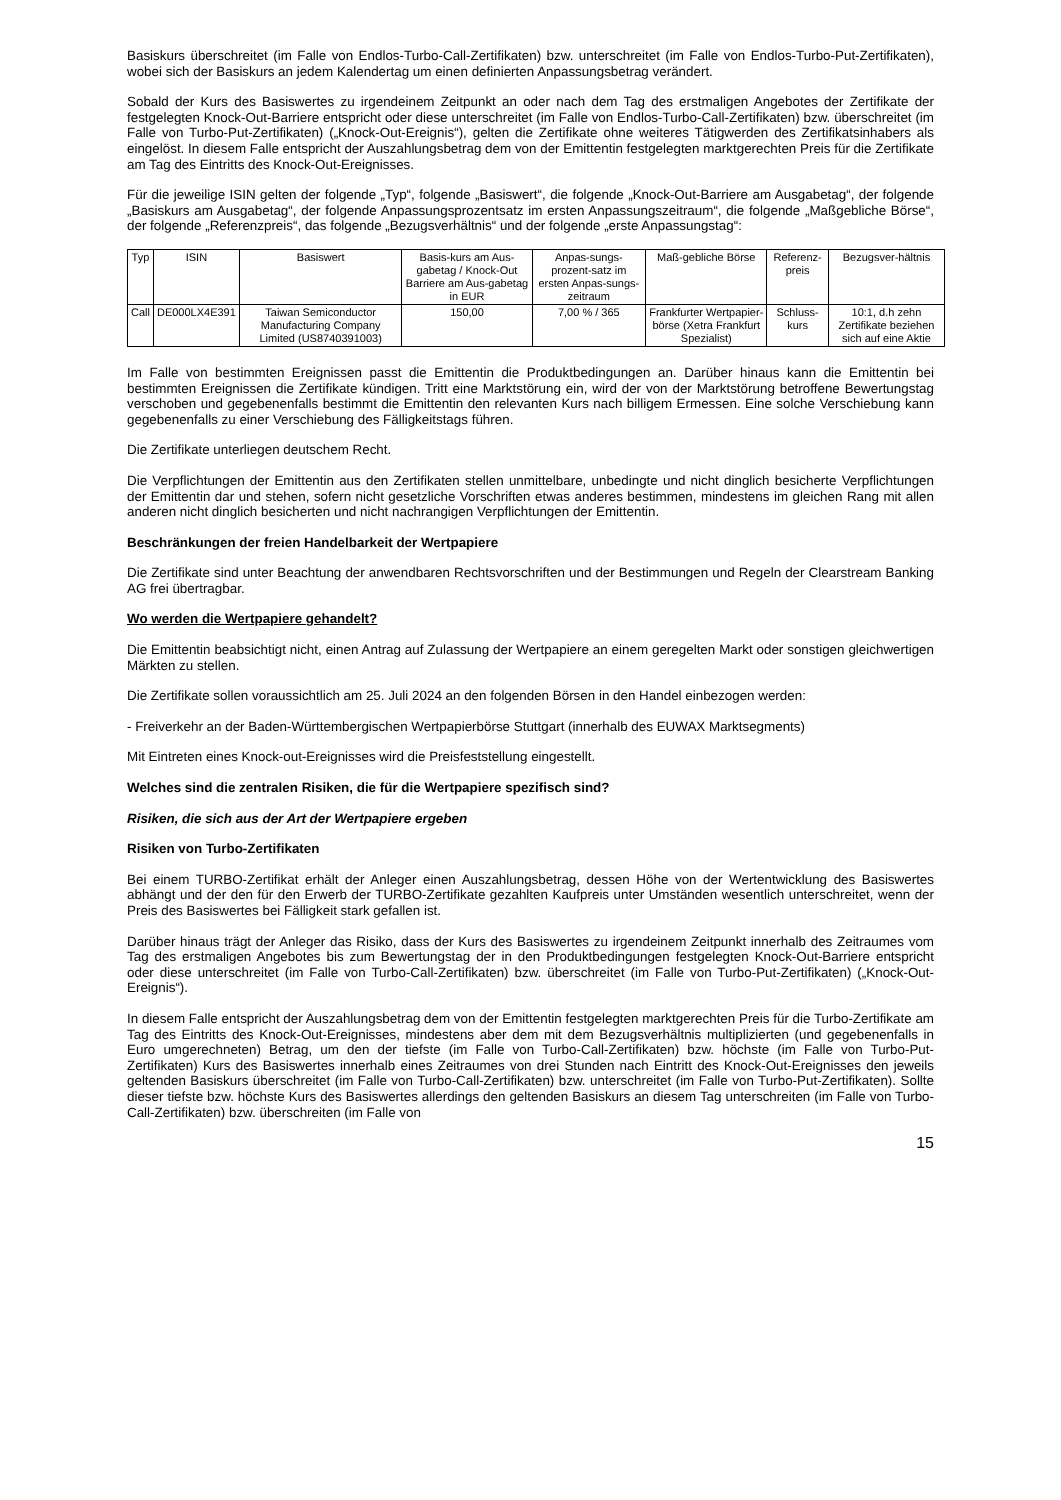Basiskurs überschreitet (im Falle von Endlos-Turbo-Call-Zertifikaten) bzw. unterschreitet (im Falle von Endlos-Turbo-Put-Zertifikaten), wobei sich der Basiskurs an jedem Kalendertag um einen definierten Anpassungsbetrag verändert.
Sobald der Kurs des Basiswertes zu irgendeinem Zeitpunkt an oder nach dem Tag des erstmaligen Angebotes der Zertifikate der festgelegten Knock-Out-Barriere entspricht oder diese unterschreitet (im Falle von Endlos-Turbo-Call-Zertifikaten) bzw. überschreitet (im Falle von Turbo-Put-Zertifikaten) („Knock-Out-Ereignis“), gelten die Zertifikate ohne weiteres Tätigwerden des Zertifikatsinhabers als eingelöst. In diesem Falle entspricht der Auszahlungsbetrag dem von der Emittentin festgelegten marktgerechten Preis für die Zertifikate am Tag des Eintritts des Knock-Out-Ereignisses.
Für die jeweilige ISIN gelten der folgende „Typ“, folgende „Basiswert“, die folgende „Knock-Out-Barriere am Ausgabetag“, der folgende „Basiskurs am Ausgabetag“, der folgende Anpassungsprozentsatz im ersten Anpassungszeitraum“, die folgende „Maßgebliche Börse“, der folgende „Referenzpreis“, das folgende „Bezugsverhältnis“ und der folgende „erste Anpassungstag“:
| Typ | ISIN | Basiswert | Basis-kurs am Aus-gabetag / Knock-Out Barriere am Aus-gabetag in EUR | Anpas-sungs-prozent-satz im ersten Anpas-sungs-zeitraum | Maß-gebliche Börse | Referenz-preis | Bezugsver-hältnis |
| --- | --- | --- | --- | --- | --- | --- | --- |
| Call | DE000LX4E391 | Taiwan Semiconductor Manufacturing Company Limited (US8740391003) | 150,00 | 7,00 % / 365 | Frankfurter Wertpapier-börse (Xetra Frankfurt Spezialist) | Schluss-kurs | 10:1, d.h zehn Zertifikate beziehen sich auf eine Aktie |
Im Falle von bestimmten Ereignissen passt die Emittentin die Produktbedingungen an. Darüber hinaus kann die Emittentin bei bestimmten Ereignissen die Zertifikate kündigen. Tritt eine Marktstörung ein, wird der von der Marktstörung betroffene Bewertungstag verschoben und gegebenenfalls bestimmt die Emittentin den relevanten Kurs nach billigem Ermessen. Eine solche Verschiebung kann gegebenenfalls zu einer Verschiebung des Fälligkeitstags führen.
Die Zertifikate unterliegen deutschem Recht.
Die Verpflichtungen der Emittentin aus den Zertifikaten stellen unmittelbare, unbedingte und nicht dinglich besicherte Verpflichtungen der Emittentin dar und stehen, sofern nicht gesetzliche Vorschriften etwas anderes bestimmen, mindestens im gleichen Rang mit allen anderen nicht dinglich besicherten und nicht nachrangigen Verpflichtungen der Emittentin.
Beschränkungen der freien Handelbarkeit der Wertpapiere
Die Zertifikate sind unter Beachtung der anwendbaren Rechtsvorschriften und der Bestimmungen und Regeln der Clearstream Banking AG frei übertragbar.
Wo werden die Wertpapiere gehandelt?
Die Emittentin beabsichtigt nicht, einen Antrag auf Zulassung der Wertpapiere an einem geregelten Markt oder sonstigen gleichwertigen Märkten zu stellen.
Die Zertifikate sollen voraussichtlich am 25. Juli 2024 an den folgenden Börsen in den Handel einbezogen werden:
- Freiverkehr an der Baden-Württembergischen Wertpapierbörse Stuttgart (innerhalb des EUWAX Marktsegments)
Mit Eintreten eines Knock-out-Ereignisses wird die Preisfeststellung eingestellt.
Welches sind die zentralen Risiken, die für die Wertpapiere spezifisch sind?
Risiken, die sich aus der Art der Wertpapiere ergeben
Risiken von Turbo-Zertifikaten
Bei einem TURBO-Zertifikat erhält der Anleger einen Auszahlungsbetrag, dessen Höhe von der Wertentwicklung des Basiswertes abhängt und der den für den Erwerb der TURBO-Zertifikate gezahlten Kaufpreis unter Umständen wesentlich unterschreitet, wenn der Preis des Basiswertes bei Fälligkeit stark gefallen ist.
Darüber hinaus trägt der Anleger das Risiko, dass der Kurs des Basiswertes zu irgendeinem Zeitpunkt innerhalb des Zeitraumes vom Tag des erstmaligen Angebotes bis zum Bewertungstag der in den Produktbedingungen festgelegten Knock-Out-Barriere entspricht oder diese unterschreitet (im Falle von Turbo-Call-Zertifikaten) bzw. überschreitet (im Falle von Turbo-Put-Zertifikaten) („Knock-Out-Ereignis“).
In diesem Falle entspricht der Auszahlungsbetrag dem von der Emittentin festgelegten marktgerechten Preis für die Turbo-Zertifikate am Tag des Eintritts des Knock-Out-Ereignisses, mindestens aber dem mit dem Bezugsverhältnis multiplizierten (und gegebenenfalls in Euro umgerechneten) Betrag, um den der tiefste (im Falle von Turbo-Call-Zertifikaten) bzw. höchste (im Falle von Turbo-Put-Zertifikaten) Kurs des Basiswertes innerhalb eines Zeitraumes von drei Stunden nach Eintritt des Knock-Out-Ereignisses den jeweils geltenden Basiskurs überschreitet (im Falle von Turbo-Call-Zertifikaten) bzw. unterschreitet (im Falle von Turbo-Put-Zertifikaten). Sollte dieser tiefste bzw. höchste Kurs des Basiswertes allerdings den geltenden Basiskurs an diesem Tag unterschreiten (im Falle von Turbo-Call-Zertifikaten) bzw. überschreiten (im Falle von
15